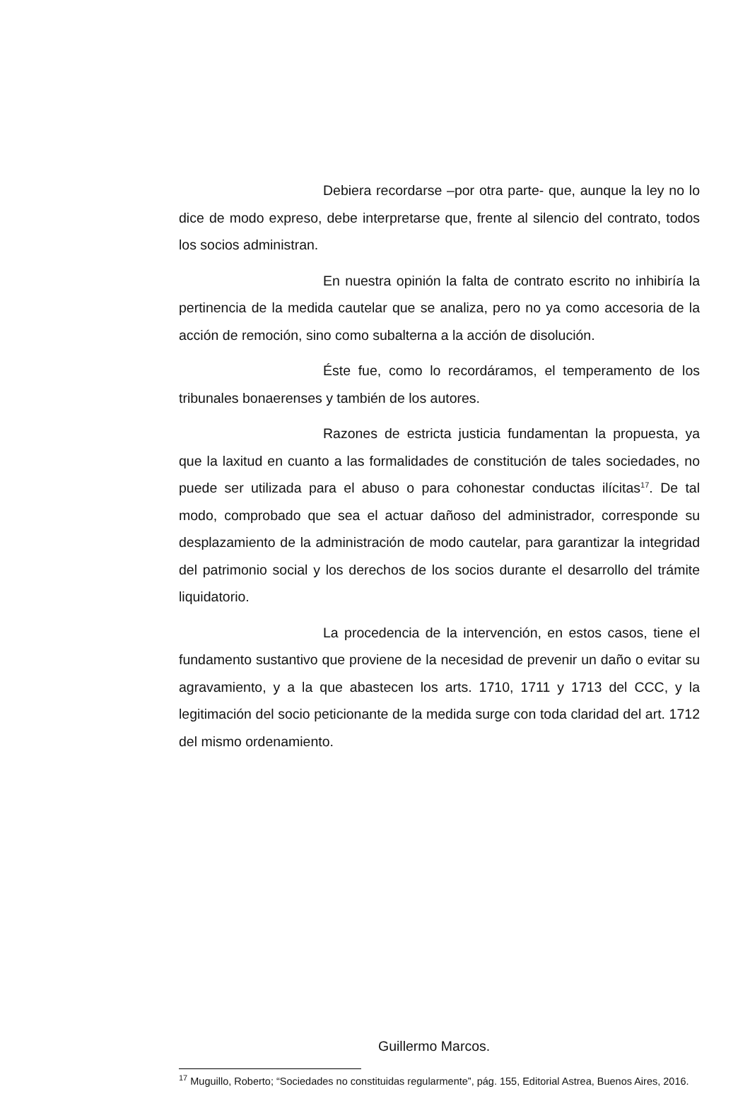Debiera recordarse –por otra parte- que, aunque la ley no lo dice de modo expreso, debe interpretarse que, frente al silencio del contrato, todos los socios administran.
En nuestra opinión la falta de contrato escrito no inhibiría la pertinencia de la medida cautelar que se analiza, pero no ya como accesoria de la acción de remoción, sino como subalterna a la acción de disolución.
Éste fue, como lo recordáramos, el temperamento de los tribunales bonaerenses y también de los autores.
Razones de estricta justicia fundamentan la propuesta, ya que la laxitud en cuanto a las formalidades de constitución de tales sociedades, no puede ser utilizada para el abuso o para cohonestar conductas ilícitas<sup>17</sup>. De tal modo, comprobado que sea el actuar dañoso del administrador, corresponde su desplazamiento de la administración de modo cautelar, para garantizar la integridad del patrimonio social y los derechos de los socios durante el desarrollo del trámite liquidatorio.
La procedencia de la intervención, en estos casos, tiene el fundamento sustantivo que proviene de la necesidad de prevenir un daño o evitar su agravamiento, y a la que abastecen los arts. 1710, 1711 y 1713 del CCC, y la legitimación del socio peticionante de la medida surge con toda claridad del art. 1712 del mismo ordenamiento.
Guillermo Marcos.
<sup>17</sup> Muguillo, Roberto; “Sociedades no constituidas regularmente”, pág. 155, Editorial Astrea, Buenos Aires, 2016.